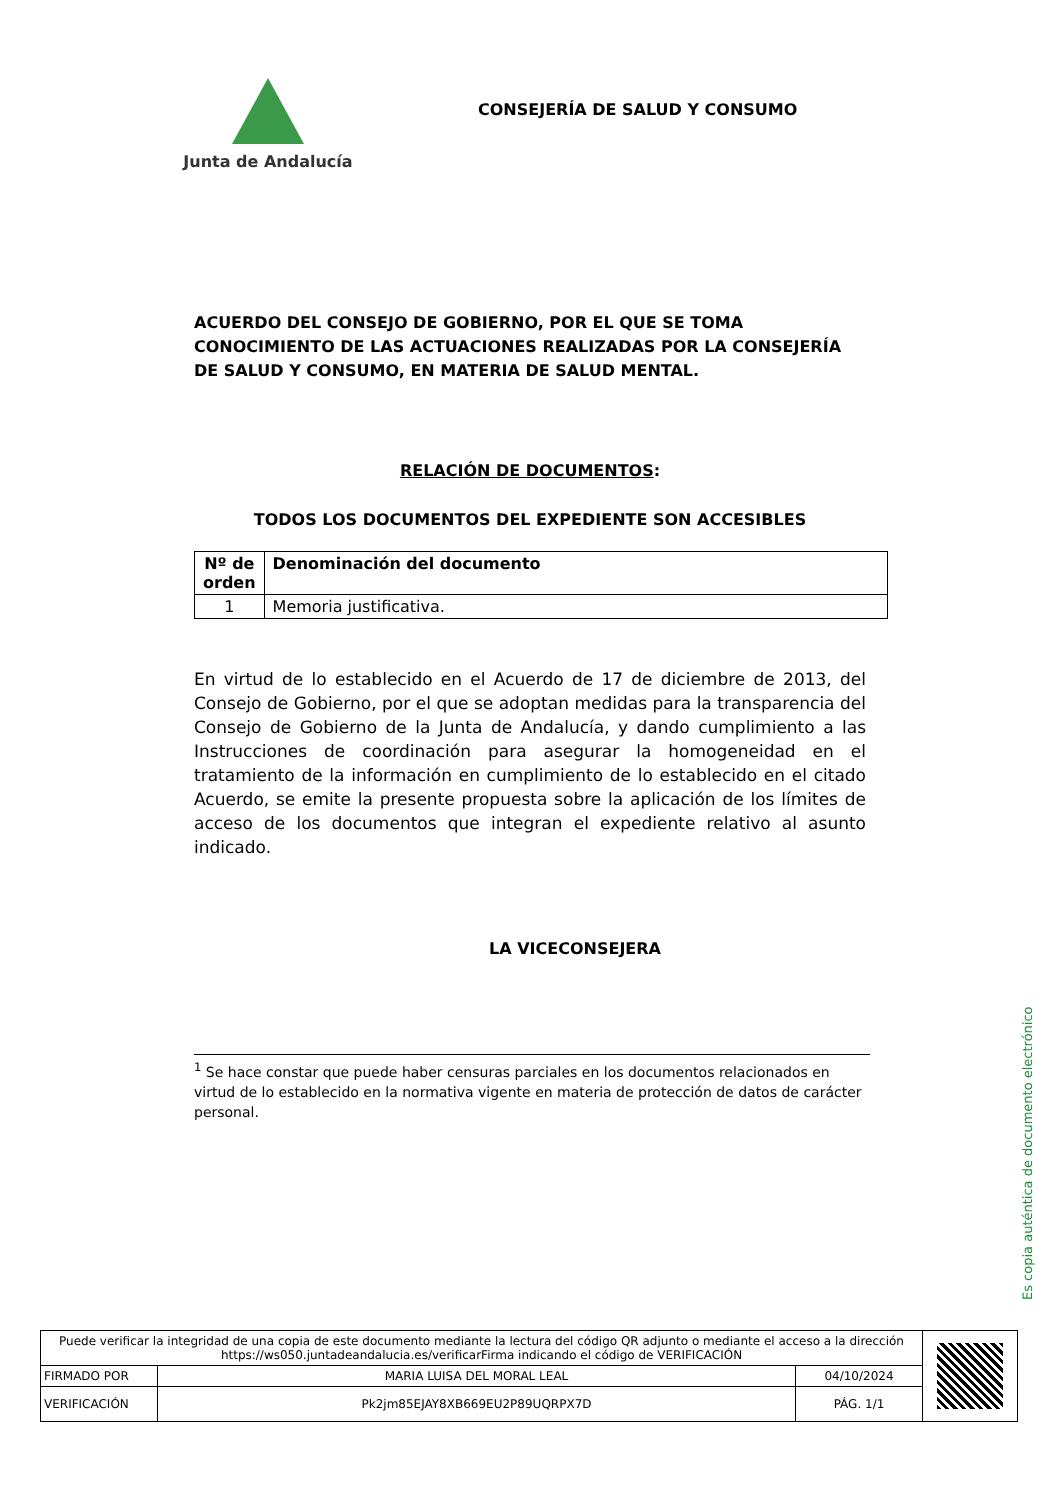Junta de Andalucía
CONSEJERÍA DE SALUD Y CONSUMO
ACUERDO DEL CONSEJO DE GOBIERNO, POR EL QUE SE TOMA CONOCIMIENTO DE LAS ACTUACIONES REALIZADAS POR LA CONSEJERÍA DE SALUD Y CONSUMO, EN MATERIA DE SALUD MENTAL.
RELACIÓN DE DOCUMENTOS:
TODOS LOS DOCUMENTOS DEL EXPEDIENTE SON ACCESIBLES
| Nº de orden | Denominación del documento |
| --- | --- |
| 1 | Memoria justificativa. |
En virtud de lo establecido en el Acuerdo de 17 de diciembre de 2013, del Consejo de Gobierno, por el que se adoptan medidas para la transparencia del Consejo de Gobierno de la Junta de Andalucía, y dando cumplimiento a las Instrucciones de coordinación para asegurar la homogeneidad en el tratamiento de la información en cumplimiento de lo establecido en el citado Acuerdo, se emite la presente propuesta sobre la aplicación de los límites de acceso de los documentos que integran el expediente relativo al asunto indicado.
LA VICECONSEJERA
<sup>1</sup> Se hace constar que puede haber censuras parciales en los documentos relacionados en virtud de lo establecido en la normativa vigente en materia de protección de datos de carácter personal.
Es copia auténtica de documento electrónico
| Puede verificar la integridad de una copia de este documento mediante la lectura del código QR adjunto o mediante el acceso a la dirección https://ws050.juntadeandalucia.es/verificarFirma indicando el código de VERIFICACIÓN | | | |
| FIRMADO POR | MARIA LUISA DEL MORAL LEAL | 04/10/2024 | |
| VERIFICACIÓN | Pk2jm85EJAY8XB669EU2P89UQRPX7D | PÁG. 1/1 | |